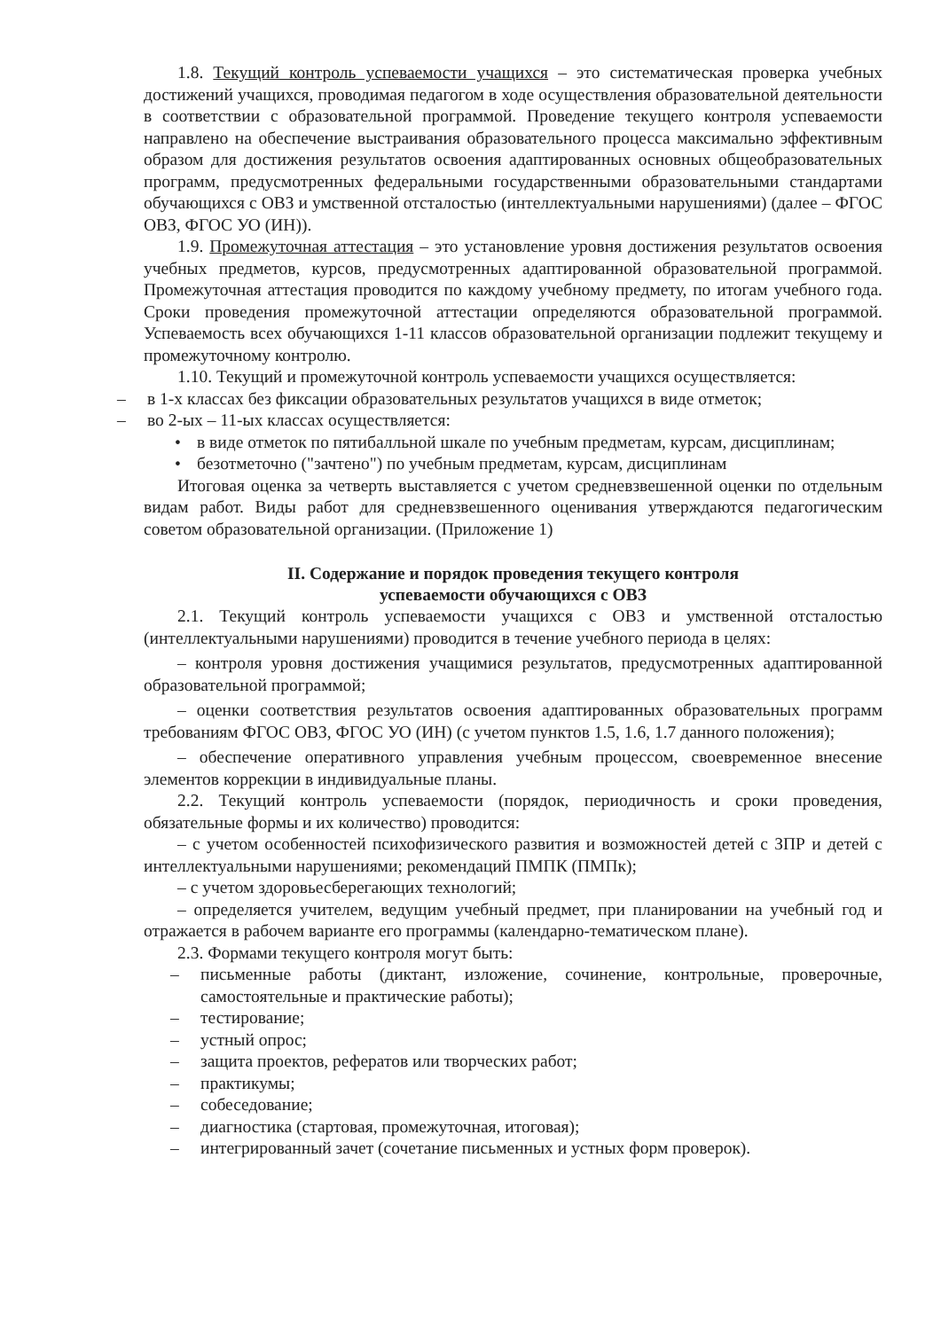1.8. Текущий контроль успеваемости учащихся – это систематическая проверка учебных достижений учащихся, проводимая педагогом в ходе осуществления образовательной деятельности в соответствии с образовательной программой. Проведение текущего контроля успеваемости направлено на обеспечение выстраивания образовательного процесса максимально эффективным образом для достижения результатов освоения адаптированных основных общеобразовательных программ, предусмотренных федеральными государственными образовательными стандартами обучающихся с ОВЗ и умственной отсталостью (интеллектуальными нарушениями) (далее – ФГОС ОВЗ, ФГОС УО (ИН)).
1.9. Промежуточная аттестация – это установление уровня достижения результатов освоения учебных предметов, курсов, предусмотренных адаптированной образовательной программой. Промежуточная аттестация проводится по каждому учебному предмету, по итогам учебного года. Сроки проведения промежуточной аттестации определяются образовательной программой. Успеваемость всех обучающихся 1-11 классов образовательной организации подлежит текущему и промежуточному контролю.
1.10. Текущий и промежуточной контроль успеваемости учащихся осуществляется:
– в 1-х классах без фиксации образовательных результатов учащихся в виде отметок;
– во 2-ых – 11-ых классах осуществляется:
• в виде отметок по пятибалльной шкале по учебным предметам, курсам, дисциплинам;
• безотметочно ("зачтено") по учебным предметам, курсам, дисциплинам
Итоговая оценка за четверть выставляется с учетом средневзвешенной оценки по отдельным видам работ. Виды работ для средневзвешенного оценивания утверждаются педагогическим советом образовательной организации. (Приложение 1)
II. Содержание и порядок проведения текущего контроля
успеваемости обучающихся с ОВЗ
2.1. Текущий контроль успеваемости учащихся с ОВЗ и умственной отсталостью (интеллектуальными нарушениями) проводится в течение учебного периода в целях:
– контроля уровня достижения учащимися результатов, предусмотренных адаптированной образовательной программой;
– оценки соответствия результатов освоения адаптированных образовательных программ требованиям ФГОС ОВЗ, ФГОС УО (ИН) (с учетом пунктов 1.5, 1.6, 1.7 данного положения);
– обеспечение оперативного управления учебным процессом, своевременное внесение элементов коррекции в индивидуальные планы.
2.2. Текущий контроль успеваемости (порядок, периодичность и сроки проведения, обязательные формы и их количество) проводится:
– с учетом особенностей психофизического развития и возможностей детей с ЗПР и детей с интеллектуальными нарушениями; рекомендаций ПМПК (ПМПк);
– с учетом здоровьесберегающих технологий;
– определяется учителем, ведущим учебный предмет, при планировании на учебный год и отражается в рабочем варианте его программы (календарно-тематическом плане).
2.3. Формами текущего контроля могут быть:
– письменные работы (диктант, изложение, сочинение, контрольные, проверочные, самостоятельные и практические работы);
– тестирование;
– устный опрос;
– защита проектов, рефератов или творческих работ;
– практикумы;
– собеседование;
– диагностика (стартовая, промежуточная, итоговая);
– интегрированный зачет (сочетание письменных и устных форм проверок).